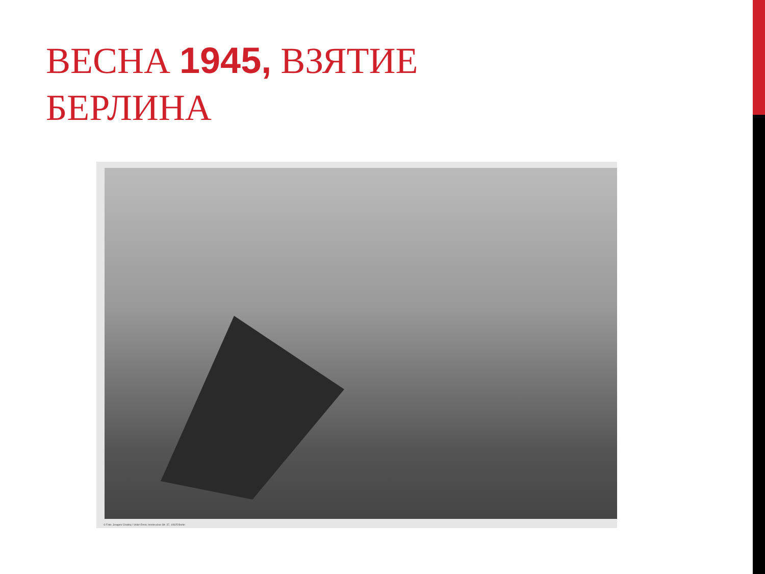ВЕСНА 1945, ВЗЯТИЕ
БЕРЛИНА
© Foto: Jewgeni Chaldej / Voller Ernst, Innsbrucker Str. 37, 10825 Berlin